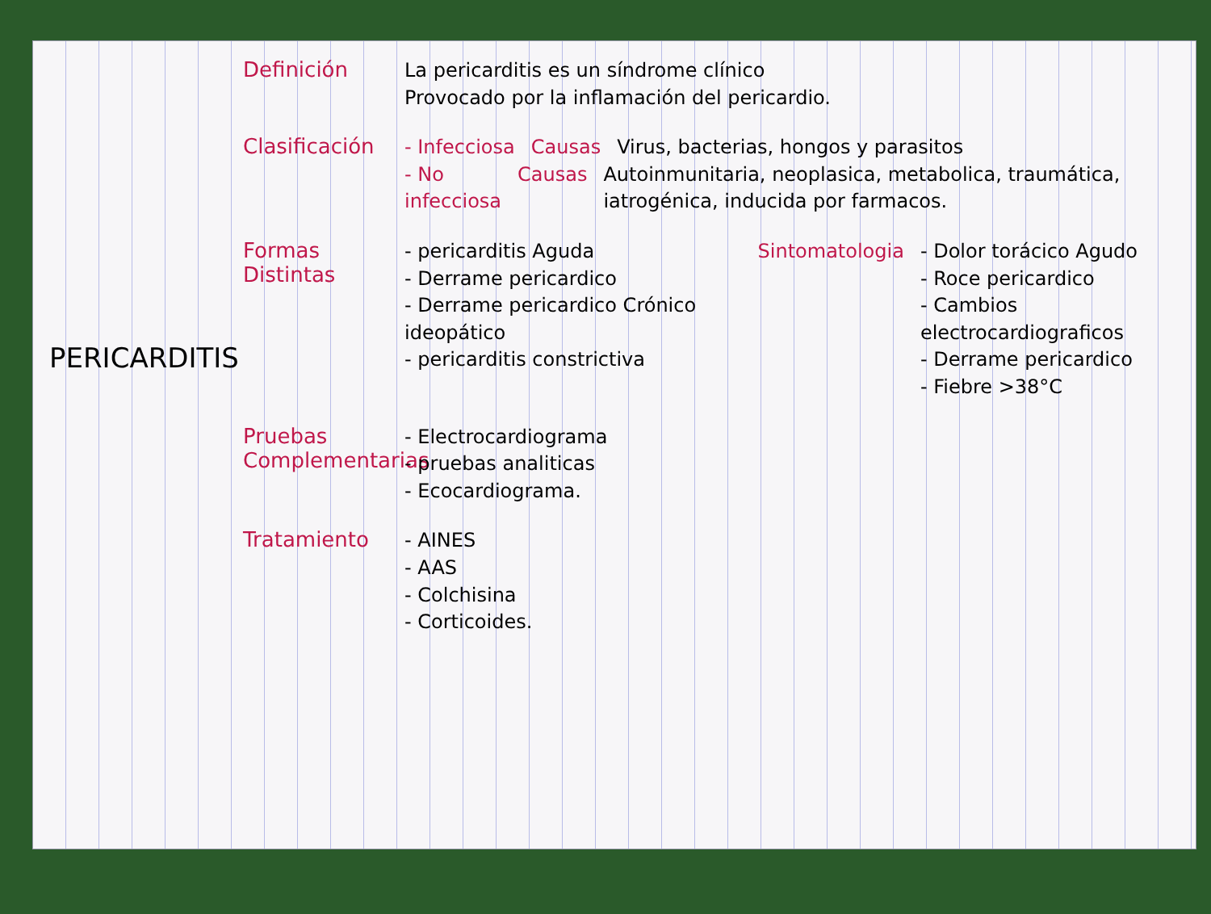PERICARDITIS
Definición
La pericarditis es un síndrome clínico
Provocado por la inflamación del pericardio.
Clasificación
- Infecciosa Causas Virus, bacterias, hongos y parasitos
- No infecciosa Causas Autoinmunitaria, neoplasica, metabolica, traumática, iatrogénica, inducida por farmacos.
Formas Distintas
- pericarditis Aguda
- Derrame pericardico
- Derrame pericardico Crónico ideopático
- pericarditis constrictiva
Sintomatologia - Dolor torácico Agudo
- Roce pericardico
- Cambios electrocardiograficos
- Derrame pericardico
- Fiebre >38°C
Pruebas Complementarias
- Electrocardiograma
- pruebas analiticas
- Ecocardiograma.
Tratamiento
- AINES
- AAS
- Colchisina
- Corticoides.